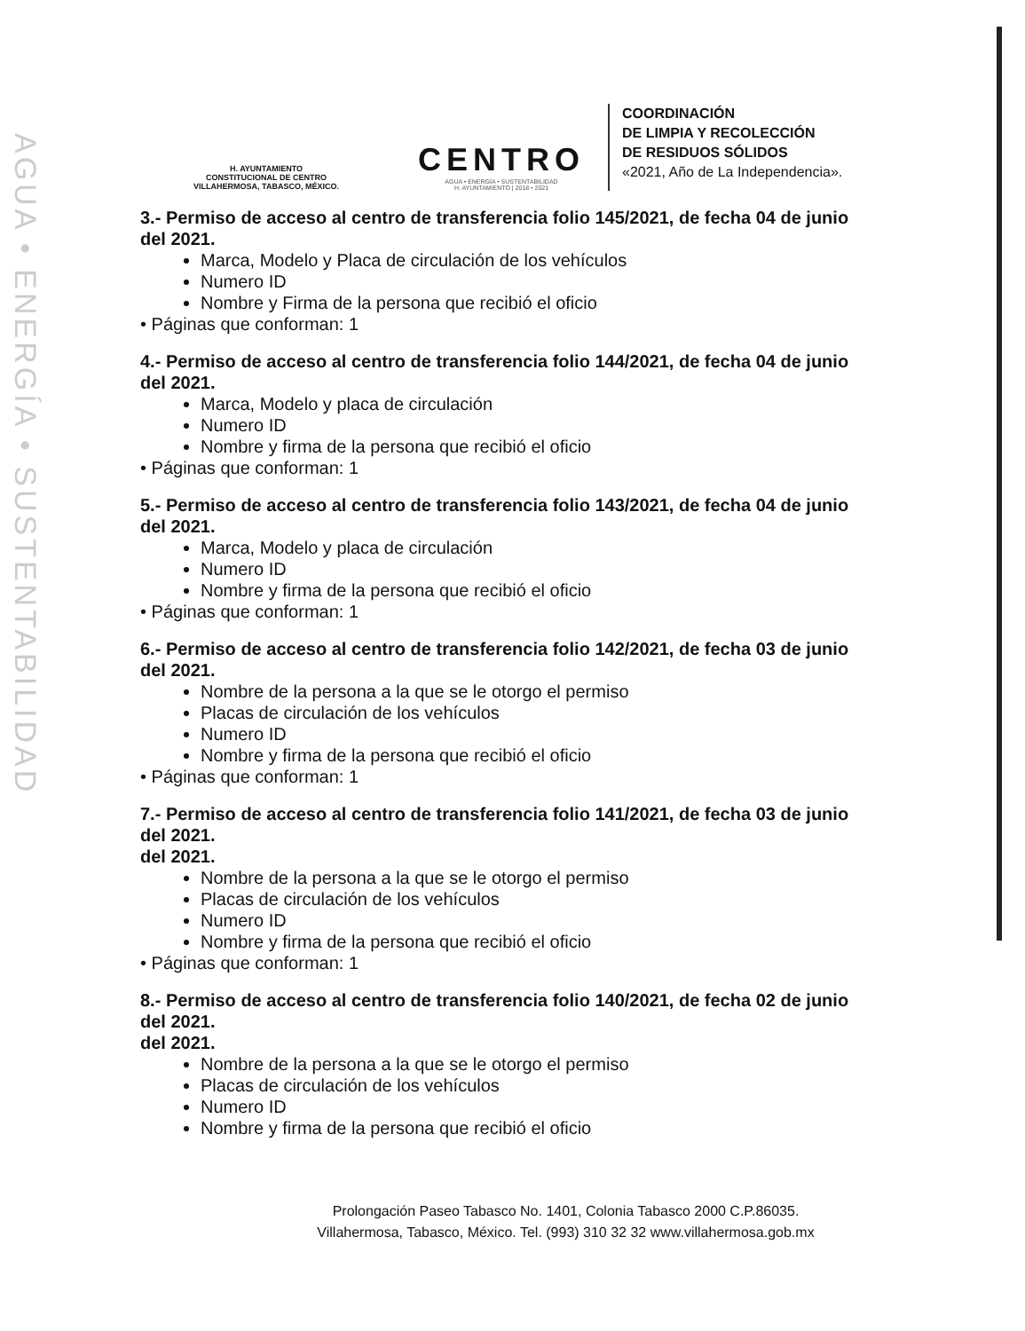AGUA • ENERGÍA • SUSTENTABILIDAD
H. AYUNTAMIENTO
CONSTITUCIONAL DE CENTRO
VILLAHERMOSA, TABASCO, MÉXICO.
CENTRO
AGUA • ENERGÍA • SUSTENTABILIDAD
H. AYUNTAMIENTO | 2018 • 2021
COORDINACIÓN
DE LIMPIA Y RECOLECCIÓN
DE RESIDUOS SÓLIDOS
«2021, Año de La Independencia».
3.- Permiso de acceso al centro de transferencia folio 145/2021, de fecha 04 de junio del 2021.
Marca, Modelo y Placa de circulación de los vehículos
Numero ID
Nombre y Firma de la persona que recibió el oficio
• Páginas que conforman: 1
4.- Permiso de acceso al centro de transferencia folio 144/2021, de fecha 04 de junio del 2021.
Marca, Modelo y placa de circulación
Numero ID
Nombre y firma de la persona que recibió el oficio
• Páginas que conforman: 1
5.- Permiso de acceso al centro de transferencia folio 143/2021, de fecha 04 de junio del 2021.
Marca, Modelo y placa de circulación
Numero ID
Nombre y firma de la persona que recibió el oficio
• Páginas que conforman: 1
6.- Permiso de acceso al centro de transferencia folio 142/2021, de fecha 03 de junio del 2021.
Nombre de la persona a la que se le otorgo el permiso
Placas de circulación de los vehículos
Numero ID
Nombre y firma de la persona que recibió el oficio
• Páginas que conforman: 1
7.- Permiso de acceso al centro de transferencia folio 141/2021, de fecha 03 de junio del 2021.
del 2021.
Nombre de la persona a la que se le otorgo el permiso
Placas de circulación de los vehículos
Numero ID
Nombre y firma de la persona que recibió el oficio
• Páginas que conforman: 1
8.- Permiso de acceso al centro de transferencia folio 140/2021, de fecha 02 de junio del 2021.
del 2021.
Nombre de la persona a la que se le otorgo el permiso
Placas de circulación de los vehículos
Numero ID
Nombre y firma de la persona que recibió el oficio
Prolongación Paseo Tabasco No. 1401, Colonia Tabasco 2000 C.P.86035.
Villahermosa, Tabasco, México. Tel. (993) 310 32 32 www.villahermosa.gob.mx